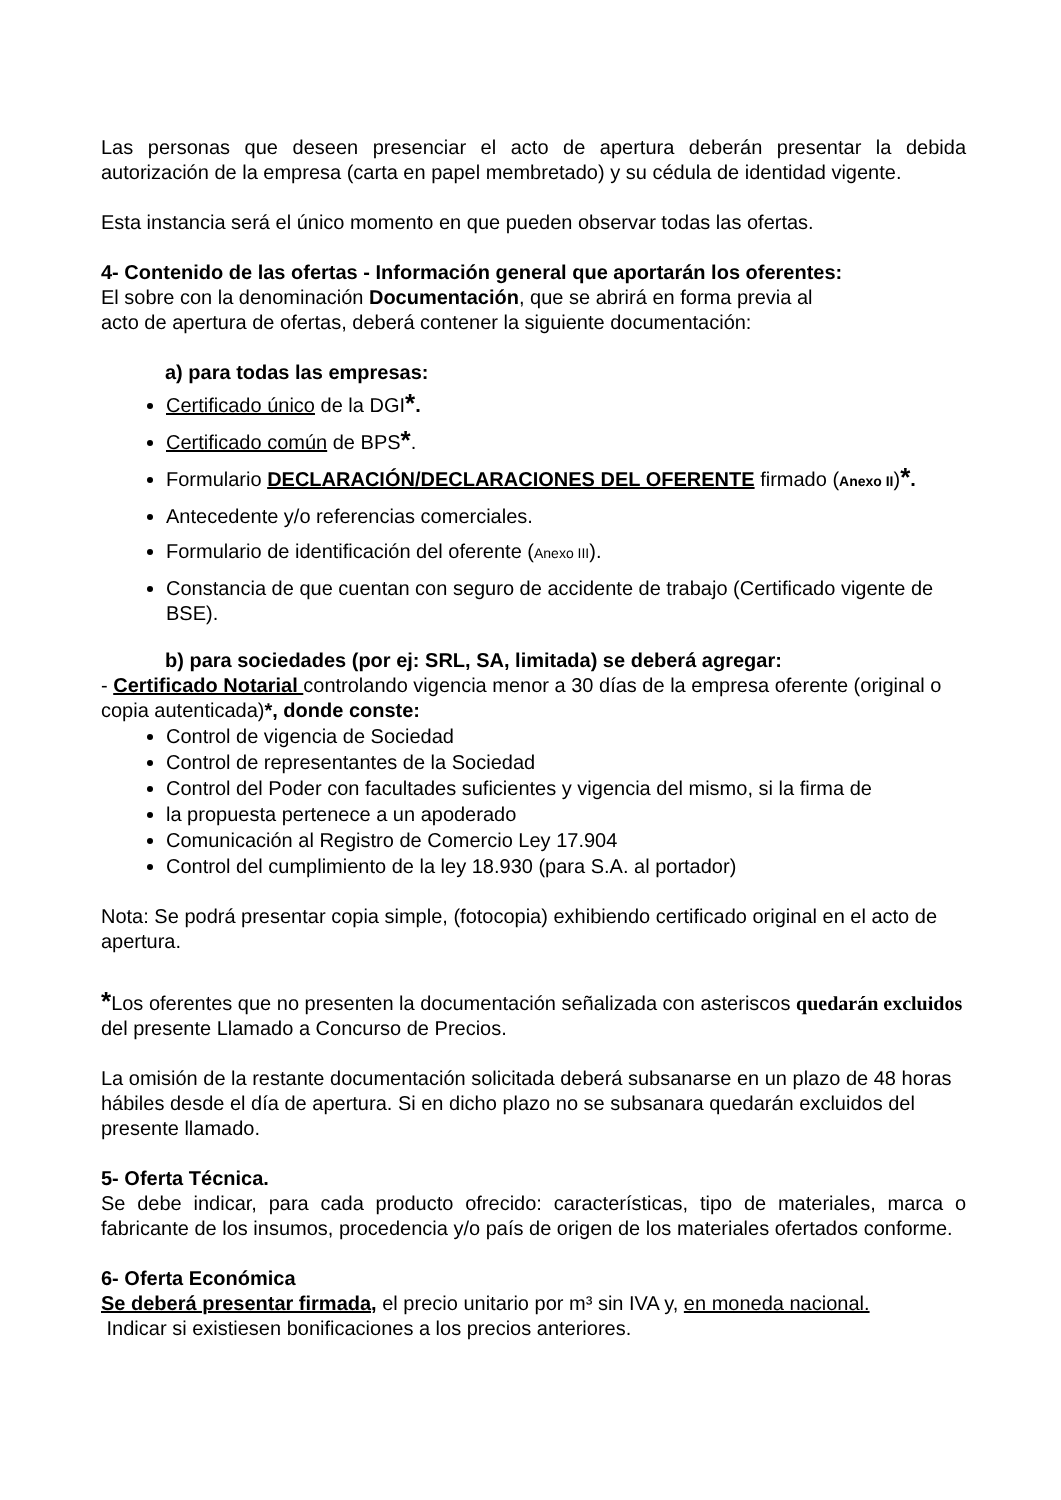Las personas que deseen presenciar el acto de apertura deberán presentar la debida autorización de la empresa (carta en papel membretado) y su cédula de identidad vigente.
Esta instancia será el único momento en que pueden observar todas las ofertas.
4- Contenido de las ofertas - Información general que aportarán los oferentes:
El sobre con la denominación Documentación, que se abrirá en forma previa al
acto de apertura de ofertas, deberá contener la siguiente documentación:
a) para todas las empresas:
Certificado único de la DGI*.
Certificado común de BPS*.
Formulario DECLARACIÓN/DECLARACIONES DEL OFERENTE firmado (Anexo II)*.
Antecedente y/o referencias comerciales.
Formulario de identificación del oferente (Anexo III).
Constancia de que cuentan con seguro de accidente de trabajo (Certificado vigente de BSE).
b) para sociedades (por ej: SRL, SA, limitada) se deberá agregar:
- Certificado Notarial controlando vigencia menor a 30 días de la empresa oferente (original o copia autenticada)*, donde conste:
Control de vigencia de Sociedad
Control de representantes de la Sociedad
Control del Poder con facultades suficientes y vigencia del mismo, si la firma de
la propuesta pertenece a un apoderado
Comunicación al Registro de Comercio Ley 17.904
Control del cumplimiento de la ley 18.930 (para S.A. al portador)
Nota: Se podrá presentar copia simple, (fotocopia) exhibiendo certificado original en el acto de apertura.
*Los oferentes que no presenten la documentación señalizada con asteriscos quedarán excluidos del presente Llamado a Concurso de Precios.
La omisión de la restante documentación solicitada deberá subsanarse en un plazo de 48 horas hábiles desde el día de apertura. Si en dicho plazo no se subsanara quedarán excluidos del presente llamado.
5- Oferta Técnica.
Se debe indicar, para cada producto ofrecido: características, tipo de materiales, marca o fabricante de los insumos, procedencia y/o país de origen de los materiales ofertados conforme.
6- Oferta Económica
Se deberá presentar firmada, el precio unitario por m³ sin IVA y, en moneda nacional.
Indicar si existiesen bonificaciones a los precios anteriores.